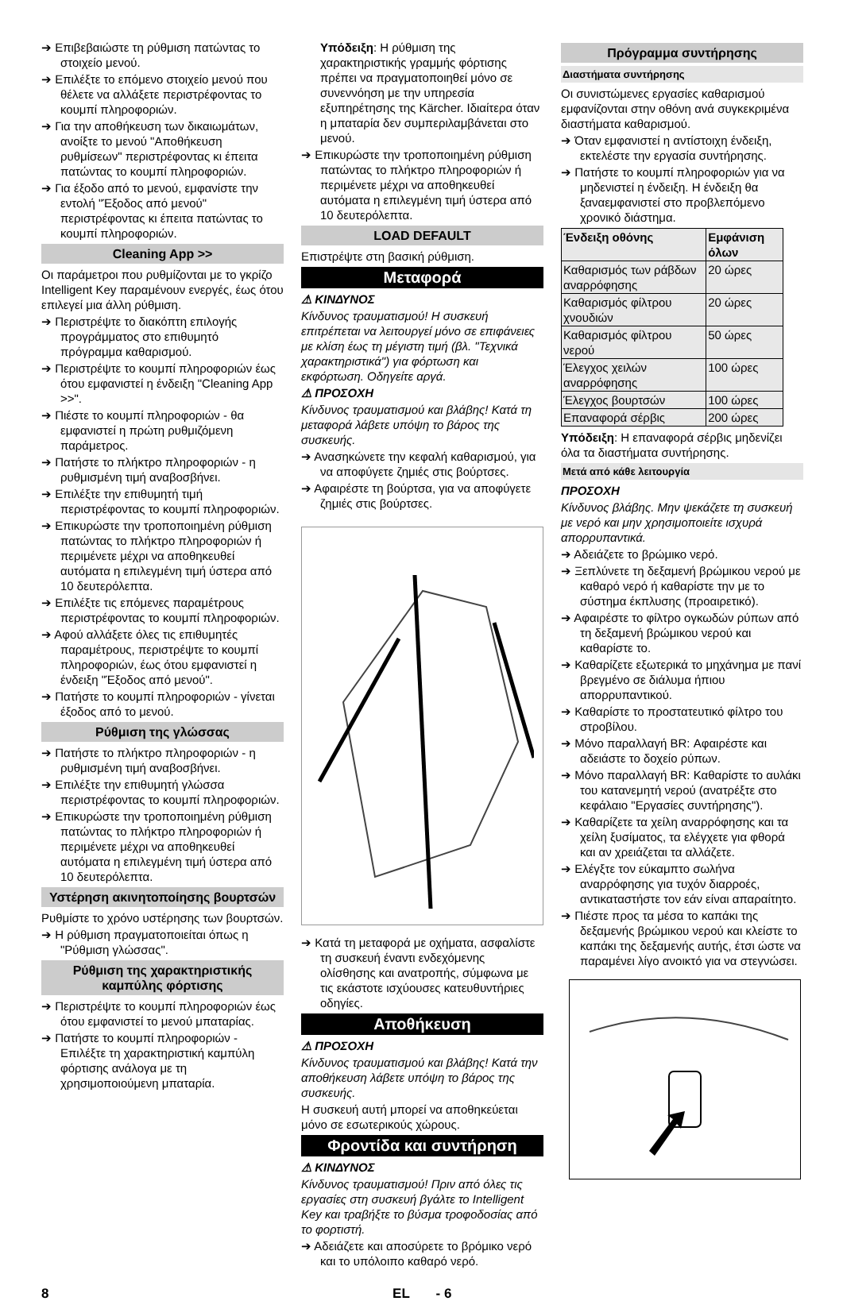➔ Επιβεβαιώστε τη ρύθμιση πατώντας το στοιχείο μενού.
➔ Επιλέξτε το επόμενο στοιχείο μενού που θέλετε να αλλάξετε περιστρέφοντας το κουμπί πληροφοριών.
➔ Για την αποθήκευση των δικαιωμάτων, ανοίξτε το μενού "Αποθήκευση ρυθμίσεων" περιστρέφοντας κι έπειτα πατώντας το κουμπί πληροφοριών.
➔ Για έξοδο από το μενού, εμφανίστε την εντολή "Έξοδος από μενού" περιστρέφοντας κι έπειτα πατώντας το κουμπί πληροφοριών.
Cleaning App >>
Οι παράμετροι που ρυθμίζονται με το γκρίζο Intelligent Key παραμένουν ενεργές, έως ότου επιλεγεί μια άλλη ρύθμιση.
➔ Περιστρέψτε το διακόπτη επιλογής προγράμματος στο επιθυμητό πρόγραμμα καθαρισμού.
➔ Περιστρέψτε το κουμπί πληροφοριών έως ότου εμφανιστεί η ένδειξη "Cleaning App >>".
➔ Πιέστε το κουμπί πληροφοριών - θα εμφανιστεί η πρώτη ρυθμιζόμενη παράμετρος.
➔ Πατήστε το πλήκτρο πληροφοριών - η ρυθμισμένη τιμή αναβοσβήνει.
➔ Επιλέξτε την επιθυμητή τιμή περιστρέφοντας το κουμπί πληροφοριών.
➔ Επικυρώστε την τροποποιημένη ρύθμιση πατώντας το πλήκτρο πληροφοριών ή περιμένετε μέχρι να αποθηκευθεί αυτόματα η επιλεγμένη τιμή ύστερα από 10 δευτερόλεπτα.
➔ Επιλέξτε τις επόμενες παραμέτρους περιστρέφοντας το κουμπί πληροφοριών.
➔ Αφού αλλάξετε όλες τις επιθυμητές παραμέτρους, περιστρέψτε το κουμπί πληροφοριών, έως ότου εμφανιστεί η ένδειξη "Έξοδος από μενού".
➔ Πατήστε το κουμπί πληροφοριών - γίνεται έξοδος από το μενού.
Ρύθμιση της γλώσσας
➔ Πατήστε το πλήκτρο πληροφοριών - η ρυθμισμένη τιμή αναβοσβήνει.
➔ Επιλέξτε την επιθυμητή γλώσσα περιστρέφοντας το κουμπί πληροφοριών.
➔ Επικυρώστε την τροποποιημένη ρύθμιση πατώντας το πλήκτρο πληροφοριών ή περιμένετε μέχρι να αποθηκευθεί αυτόματα η επιλεγμένη τιμή ύστερα από 10 δευτερόλεπτα.
Υστέρηση ακινητοποίησης βουρτσών
Ρυθμίστε το χρόνο υστέρησης των βουρτσών.
➔ Η ρύθμιση πραγματοποιείται όπως η "Ρύθμιση γλώσσας".
Ρύθμιση της χαρακτηριστικής καμπύλης φόρτισης
➔ Περιστρέψτε το κουμπί πληροφοριών έως ότου εμφανιστεί το μενού μπαταρίας.
➔ Πατήστε το κουμπί πληροφοριών - Επιλέξτε τη χαρακτηριστική καμπύλη φόρτισης ανάλογα με τη χρησιμοποιούμενη μπαταρία.
Υπόδειξη: Η ρύθμιση της χαρακτηριστικής γραμμής φόρτισης πρέπει να πραγματοποιηθεί μόνο σε συνεννόηση με την υπηρεσία εξυπηρέτησης της Kärcher. Ιδιαίτερα όταν η μπαταρία δεν συμπεριλαμβάνεται στο μενού.
➔ Επικυρώστε την τροποποιημένη ρύθμιση πατώντας το πλήκτρο πληροφοριών ή περιμένετε μέχρι να αποθηκευθεί αυτόματα η επιλεγμένη τιμή ύστερα από 10 δευτερόλεπτα.
LOAD DEFAULT
Επιστρέψτε στη βασική ρύθμιση.
Μεταφορά
⚠ ΚΙΝΔΥΝΟΣ
Κίνδυνος τραυματισμού! Η συσκευή επιτρέπεται να λειτουργεί μόνο σε επιφάνειες με κλίση έως τη μέγιστη τιμή (βλ. "Τεχνικά χαρακτηριστικά") για φόρτωση και εκφόρτωση. Οδηγείτε αργά.
⚠ ΠΡΟΣΟΧΗ
Κίνδυνος τραυματισμού και βλάβης! Κατά τη μεταφορά λάβετε υπόψη το βάρος της συσκευής.
➔ Ανασηκώνετε την κεφαλή καθαρισμού, για να αποφύγετε ζημιές στις βούρτσες.
➔ Αφαιρέστε τη βούρτσα, για να αποφύγετε ζημιές στις βούρτσες.
➔ Κατά τη μεταφορά με οχήματα, ασφαλίστε τη συσκευή έναντι ενδεχόμενης ολίσθησης και ανατροπής, σύμφωνα με τις εκάστοτε ισχύουσες κατευθυντήριες οδηγίες.
Αποθήκευση
⚠ ΠΡΟΣΟΧΗ
Κίνδυνος τραυματισμού και βλάβης! Κατά την αποθήκευση λάβετε υπόψη το βάρος της συσκευής.
Η συσκευή αυτή μπορεί να αποθηκεύεται μόνο σε εσωτερικούς χώρους.
Φροντίδα και συντήρηση
⚠ ΚΙΝΔΥΝΟΣ
Κίνδυνος τραυματισμού! Πριν από όλες τις εργασίες στη συσκευή βγάλτε το Intelligent Key και τραβήξτε το βύσμα τροφοδοσίας από το φορτιστή.
➔ Αδειάζετε και αποσύρετε το βρόμικο νερό και το υπόλοιπο καθαρό νερό.
Πρόγραμμα συντήρησης
Διαστήματα συντήρησης
Οι συνιστώμενες εργασίες καθαρισμού εμφανίζονται στην οθόνη ανά συγκεκριμένα διαστήματα καθαρισμού.
➔ Όταν εμφανιστεί η αντίστοιχη ένδειξη, εκτελέστε την εργασία συντήρησης.
➔ Πατήστε το κουμπί πληροφοριών για να μηδενιστεί η ένδειξη. Η ένδειξη θα ξαναεμφανιστεί στο προβλεπόμενο χρονικό διάστημα.
| Ένδειξη οθόνης | Εμφάνιση όλων |
| --- | --- |
| Καθαρισμός των ράβδων αναρρόφησης | 20 ώρες |
| Καθαρισμός φίλτρου χνουδιών | 20 ώρες |
| Καθαρισμός φίλτρου νερού | 50 ώρες |
| Έλεγχος χειλών αναρρόφησης | 100 ώρες |
| Έλεγχος βουρτσών | 100 ώρες |
| Επαναφορά σέρβις | 200 ώρες |
Υπόδειξη: Η επαναφορά σέρβις μηδενίζει όλα τα διαστήματα συντήρησης.
Μετά από κάθε λειτουργία
ΠΡΟΣΟΧΗ
Κίνδυνος βλάβης. Μην ψεκάζετε τη συσκευή με νερό και μην χρησιμοποιείτε ισχυρά απορρυπαντικά.
➔ Αδειάζετε το βρώμικο νερό.
➔ Ξεπλύνετε τη δεξαμενή βρώμικου νερού με καθαρό νερό ή καθαρίστε την με το σύστημα έκπλυσης (προαιρετικό).
➔ Αφαιρέστε το φίλτρο ογκωδών ρύπων από τη δεξαμενή βρώμικου νερού και καθαρίστε το.
➔ Καθαρίζετε εξωτερικά το μηχάνημα με πανί βρεγμένο σε διάλυμα ήπιου απορρυπαντικού.
➔ Καθαρίστε το προστατευτικό φίλτρο του στροβίλου.
➔ Μόνο παραλλαγή BR: Αφαιρέστε και αδειάστε το δοχείο ρύπων.
➔ Μόνο παραλλαγή BR: Καθαρίστε το αυλάκι του κατανεμητή νερού (ανατρέξτε στο κεφάλαιο "Εργασίες συντήρησης").
➔ Καθαρίζετε τα χείλη αναρρόφησης και τα χείλη ξυσίματος, τα ελέγχετε για φθορά και αν χρειάζεται τα αλλάζετε.
➔ Ελέγξτε τον εύκαμπτο σωλήνα αναρρόφησης για τυχόν διαρροές, αντικαταστήστε τον εάν είναι απαραίτητο.
➔ Πιέστε προς τα μέσα το καπάκι της δεξαμενής βρώμικου νερού και κλείστε το καπάκι της δεξαμενής αυτής, έτσι ώστε να παραμένει λίγο ανοικτό για να στεγνώσει.
8 EL - 6